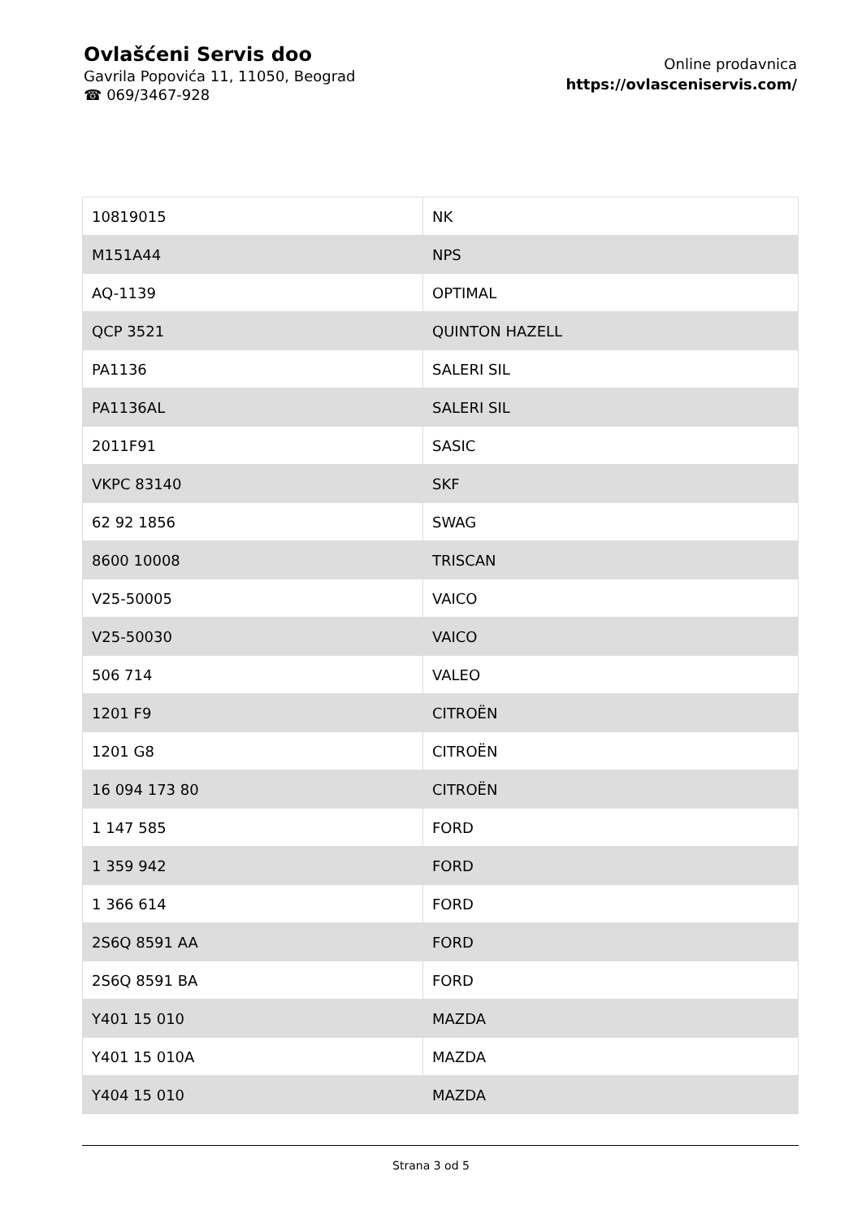Ovlašćeni Servis doo
Gavrila Popovića 11, 11050, Beograd
☎ 069/3467-928
Online prodavnica
https://ovlasceniservis.com/
| 10819015 | NK |
| M151A44 | NPS |
| AQ-1139 | OPTIMAL |
| QCP 3521 | QUINTON HAZELL |
| PA1136 | SALERI SIL |
| PA1136AL | SALERI SIL |
| 2011F91 | SASIC |
| VKPC 83140 | SKF |
| 62 92 1856 | SWAG |
| 8600 10008 | TRISCAN |
| V25-50005 | VAICO |
| V25-50030 | VAICO |
| 506 714 | VALEO |
| 1201 F9 | CITROËN |
| 1201 G8 | CITROËN |
| 16 094 173 80 | CITROËN |
| 1 147 585 | FORD |
| 1 359 942 | FORD |
| 1 366 614 | FORD |
| 2S6Q 8591 AA | FORD |
| 2S6Q 8591 BA | FORD |
| Y401 15 010 | MAZDA |
| Y401 15 010A | MAZDA |
| Y404 15 010 | MAZDA |
Strana 3 od 5